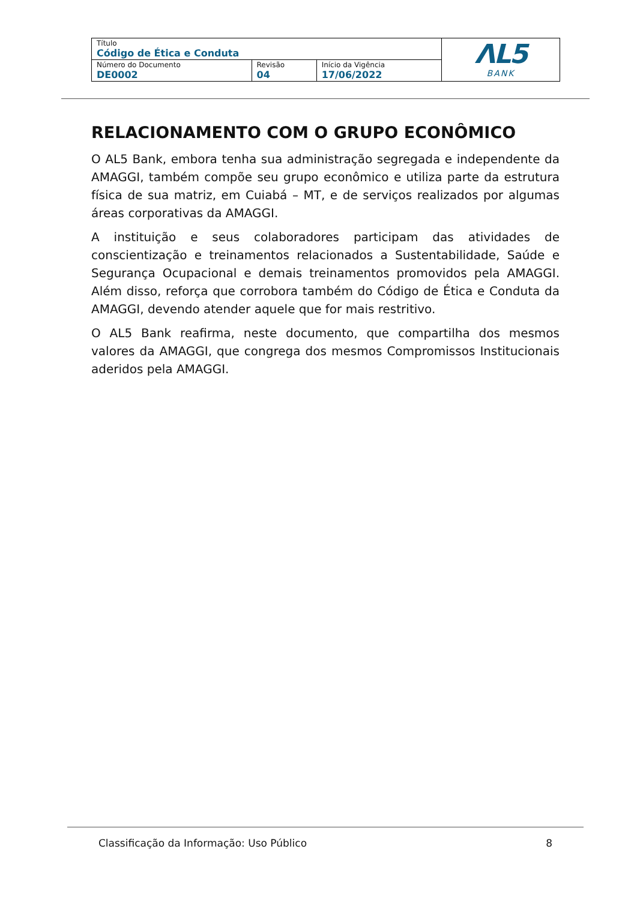| Título Código de Ética e Conduta | | | ΛL5 BANK |
| Número do Documento DE0002 | Revisão 04 | Início da Vigência 17/06/2022 | |
RELACIONAMENTO COM O GRUPO ECONÔMICO
O AL5 Bank, embora tenha sua administração segregada e independente da AMAGGI, também compõe seu grupo econômico e utiliza parte da estrutura física de sua matriz, em Cuiabá – MT, e de serviços realizados por algumas áreas corporativas da AMAGGI.
A instituição e seus colaboradores participam das atividades de conscientização e treinamentos relacionados a Sustentabilidade, Saúde e Segurança Ocupacional e demais treinamentos promovidos pela AMAGGI. Além disso, reforça que corrobora também do Código de Ética e Conduta da AMAGGI, devendo atender aquele que for mais restritivo.
O AL5 Bank reafirma, neste documento, que compartilha dos mesmos valores da AMAGGI, que congrega dos mesmos Compromissos Institucionais aderidos pela AMAGGI.
Classificação da Informação: Uso Público 8